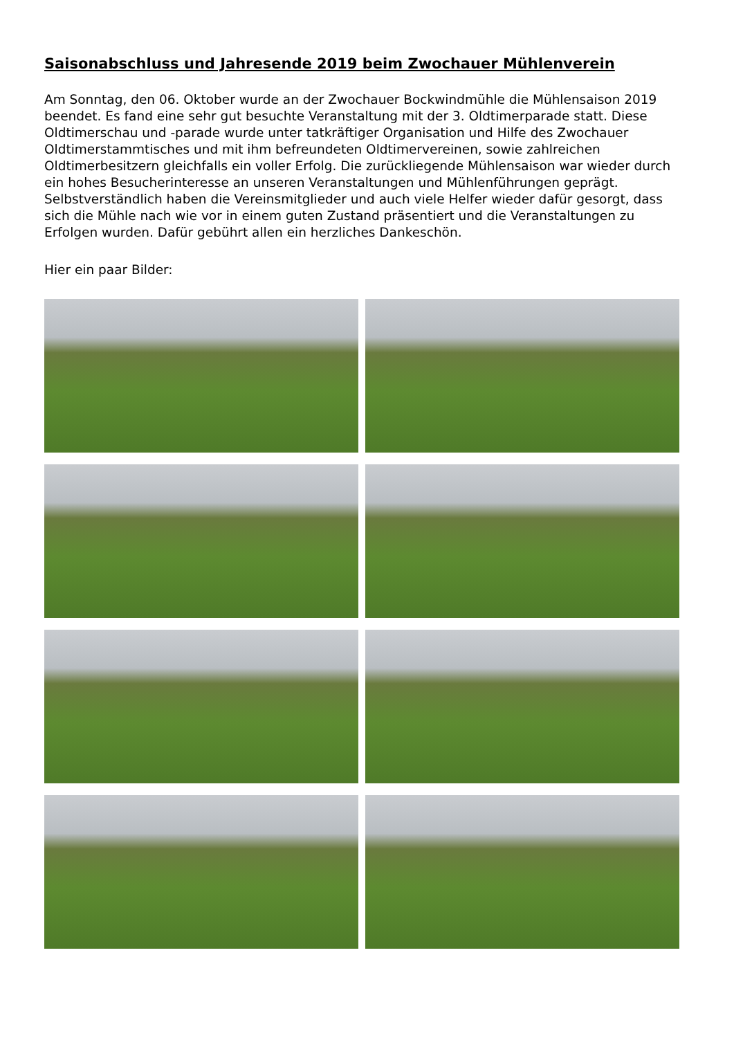Saisonabschluss und Jahresende 2019 beim Zwochauer Mühlenverein
Am Sonntag, den 06. Oktober wurde an der Zwochauer Bockwindmühle die Mühlensaison 2019 beendet. Es fand eine sehr gut besuchte Veranstaltung mit der 3. Oldtimerparade statt. Diese Oldtimerschau und -parade wurde unter tatkräftiger Organisation und Hilfe des Zwochauer Oldtimerstammtisches und mit ihm befreundeten Oldtimervereinen, sowie zahlreichen Oldtimerbesitzern gleichfalls ein voller Erfolg. Die zurückliegende Mühlensaison war wieder durch ein hohes Besucherinteresse an unseren Veranstaltungen und Mühlenführungen geprägt. Selbstverständlich haben die Vereinsmitglieder und auch viele Helfer wieder dafür gesorgt, dass sich die Mühle nach wie vor in einem guten Zustand präsentiert und die Veranstaltungen zu Erfolgen wurden. Dafür gebührt allen ein herzliches Dankeschön.
Hier ein paar Bilder: